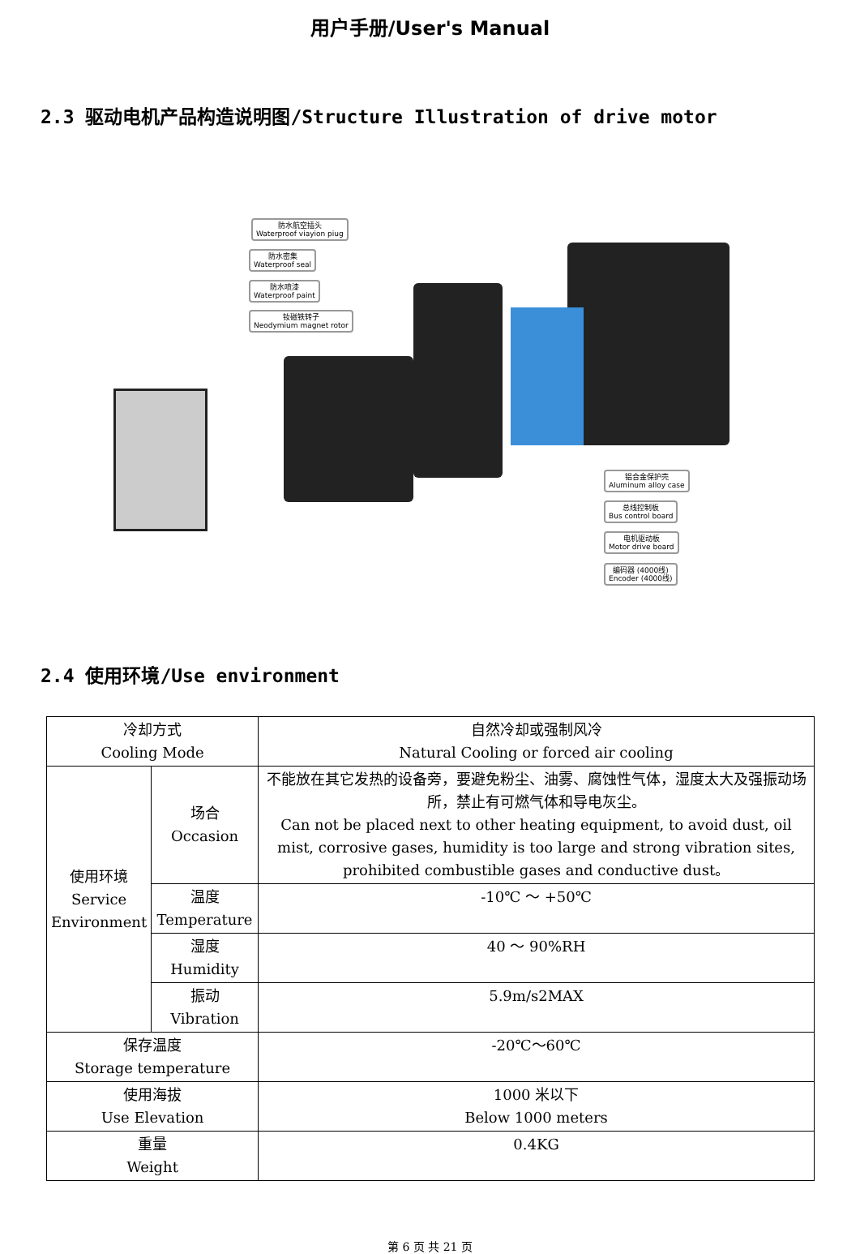用户手册/User's Manual
2.3 驱动电机产品构造说明图/Structure Illustration of drive motor
防水航空插头
Waterproof viayion piug
防水密集
Waterproof seal
防水喷漆
Waterproof paint
钕磁铁转子
Neodymium magnet rotor
铝合金保护壳
Aluminum alloy case
总线控制板
Bus control board
电机驱动板
Motor drive board
编码器 (4000线)
Encoder (4000线)
2.4 使用环境/Use environment
| 冷却方式 Cooling Mode | | 自然冷却或强制风冷 Natural Cooling or forced air cooling |
| 使用环境 Service Environment | 场合 Occasion | 不能放在其它发热的设备旁，要避免粉尘、油雾、腐蚀性气体，湿度太大及强振动场所，禁止有可燃气体和导电灰尘。 Can not be placed next to other heating equipment, to avoid dust, oil mist, corrosive gases, humidity is too large and strong vibration sites, prohibited combustible gases and conductive dust。 |
| | 温度 Temperature | -10℃ ～ +50℃ |
| | 湿度 Humidity | 40 ～ 90%RH |
| | 振动 Vibration | 5.9m/s2MAX |
| 保存温度 Storage temperature | | -20℃～60℃ |
| 使用海拔 Use Elevation | | 1000 米以下 Below 1000 meters |
| 重量 Weight | | 0.4KG |
第 6 页 共 21 页